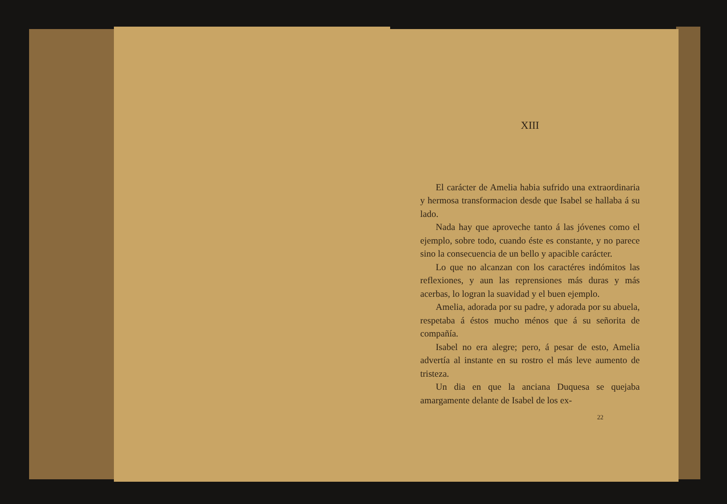XIII
El carácter de Amelia habia sufrido una extraordinaria y hermosa transformacion desde que Isabel se hallaba á su lado.
Nada hay que aproveche tanto á las jóvenes como el ejemplo, sobre todo, cuando éste es constante, y no parece sino la consecuencia de un bello y apacible carácter.
Lo que no alcanzan con los caractéres indómitos las reflexiones, y aun las reprensiones más duras y más acerbas, lo logran la suavidad y el buen ejemplo.
Amelia, adorada por su padre, y adorada por su abuela, respetaba á éstos mucho ménos que á su señorita de compañía.
Isabel no era alegre; pero, á pesar de esto, Amelia advertía al instante en su rostro el más leve aumento de tristeza.
Un dia en que la anciana Duquesa se quejaba amargamente delante de Isabel de los ex-
22